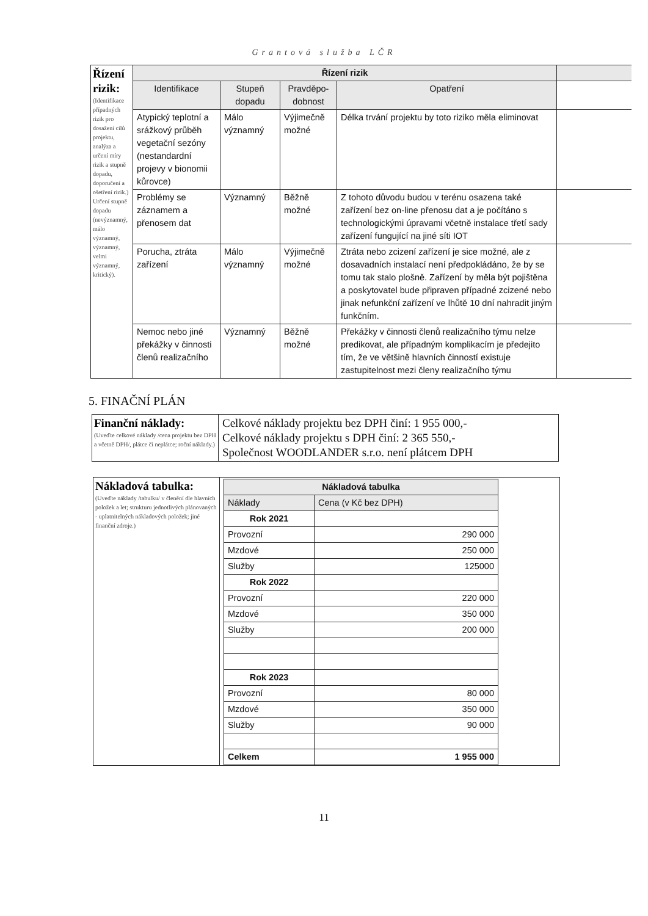Grantová služba LČR
| Řízení rizik: (Identifikace případných rizik pro dosažení cílů projektu, analýza a určení míry rizik a stupně dopadu, doporučení a ošetření rizik.) Určení stupně dopadu (nevýznamný, málo významný, významný, velmi významný, kritický). | Řízení rizik | | | | |
| | Identifikace | Stupeň dopadu | Pravděpo-dobnost | Opatření | |
| | Atypický teplotní a srážkový průběh vegetační sezóny (nestandardní projevy v bionomii kůrovce) | Málo významný | Výjimečně možné | Délka trvání projektu by toto riziko měla eliminovat | |
| | Problémy se záznamem a přenosem dat | Významný | Běžně možné | Z tohoto důvodu budou v terénu osazena také zařízení bez on-line přenosu dat a je počítáno s technologickými úpravami včetně instalace třetí sady zařízení fungující na jiné síti IOT | |
| | Porucha, ztráta zařízení | Málo významný | Výjimečně možné | Ztráta nebo zcizení zařízení je sice možné, ale z dosavadních instalací není předpokládáno, že by se tomu tak stalo plošně. Zařízení by měla být pojištěna a poskytovatel bude připraven případné zcizené nebo jinak nefunkční zařízení ve lhůtě 10 dní nahradit jiným funkčním. | |
| | Nemoc nebo jiné překážky v činnosti členů realizačního | Významný | Běžně možné | Překážky v činnosti členů realizačního týmu nelze predikovat, ale případným komplikacím je předejito tím, že ve většině hlavních činností existuje zastupitelnost mezi členy realizačního týmu | |
5. FINAČNÍ PLÁN
| Finanční náklady: (Uveďte celkové náklady /cena projektu bez DPH a včetně DPH/, plátce či neplátce; roční náklady.) | Celkové náklady projektu bez DPH činí: 1 955 000,- Celkové náklady projektu s DPH činí: 2 365 550,- Společnost WOODLANDER s.r.o. není plátcem DPH |
| Nákladová tabulka: (Uveďte náklady /tabulku/ v členění dle hlavních položek a let; strukturu jednotlivých plánovaných - uplatnitelných nákladových položek; jiné finanční zdroje.) | / Nákladová tabulka / / / --- / --- / / Náklady / Cena (v Kč bez DPH) / / Rok 2021 / / / Provozní / 290 000 / / Mzdové / 250 000 / / Služby / 125000 / / Rok 2022 / / / Provozní / 220 000 / / Mzdové / 350 000 / / Služby / 200 000 / / Rok 2023 / / / Provozní / 80 000 / / Mzdové / 350 000 / / Služby / 90 000 / / Celkem / 1 955 000 / |
11